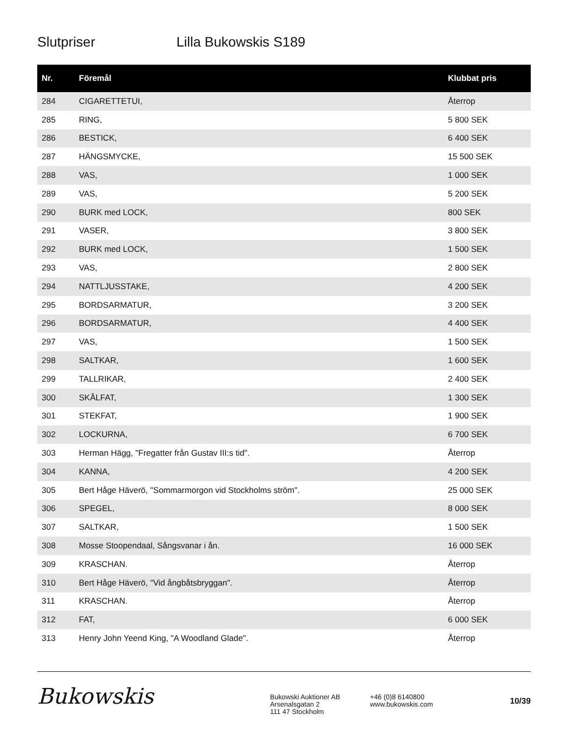Slutpriser Lilla Bukowskis S189
| Nr. | Föremål | Klubbat pris |
| --- | --- | --- |
| 284 | CIGARETTETUI, | Återrop |
| 285 | RING, | 5 800 SEK |
| 286 | BESTICK, | 6 400 SEK |
| 287 | HÄNGSMYCKE, | 15 500 SEK |
| 288 | VAS, | 1 000 SEK |
| 289 | VAS, | 5 200 SEK |
| 290 | BURK med LOCK, | 800 SEK |
| 291 | VASER, | 3 800 SEK |
| 292 | BURK med LOCK, | 1 500 SEK |
| 293 | VAS, | 2 800 SEK |
| 294 | NATTLJUSSTAKE, | 4 200 SEK |
| 295 | BORDSARMATUR, | 3 200 SEK |
| 296 | BORDSARMATUR, | 4 400 SEK |
| 297 | VAS, | 1 500 SEK |
| 298 | SALTKAR, | 1 600 SEK |
| 299 | TALLRIKAR, | 2 400 SEK |
| 300 | SKÅLFAT, | 1 300 SEK |
| 301 | STEKFAT, | 1 900 SEK |
| 302 | LOCKURNA, | 6 700 SEK |
| 303 | Herman Hägg, "Fregatter från Gustav III:s tid". | Återrop |
| 304 | KANNA, | 4 200 SEK |
| 305 | Bert Håge Häverö, "Sommarmorgon vid Stockholms ström". | 25 000 SEK |
| 306 | SPEGEL, | 8 000 SEK |
| 307 | SALTKAR, | 1 500 SEK |
| 308 | Mosse Stoopendaal, Sångsvanar i ån. | 16 000 SEK |
| 309 | KRASCHAN. | Återrop |
| 310 | Bert Håge Häverö, "Vid ångbåtsbryggan". | Återrop |
| 311 | KRASCHAN. | Återrop |
| 312 | FAT, | 6 000 SEK |
| 313 | Henry John Yeend King, "A Woodland Glade". | Återrop |
Bukowskis
Bukowski Auktioner AB
Arsenalsgatan 2
111 47 Stockholm
+46 (0)8 6140800
www.bukowskis.com
10/39